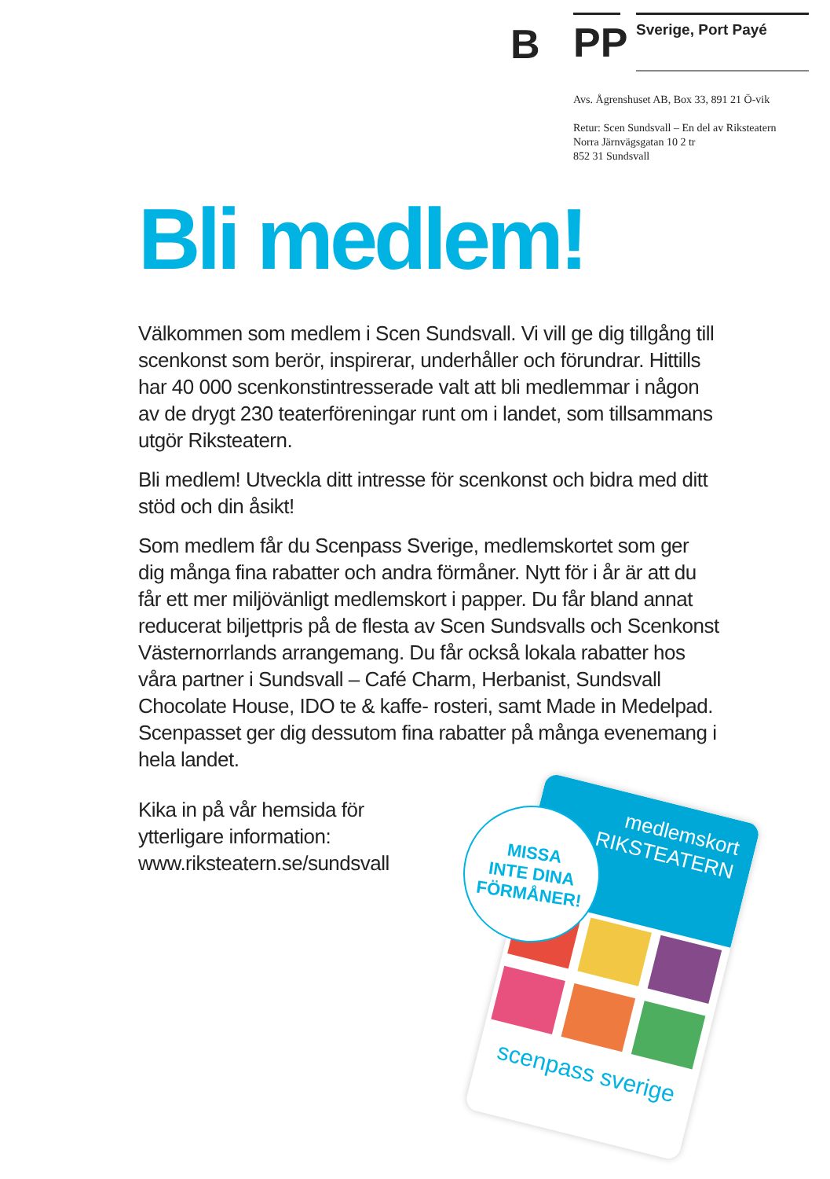B
PP
Sverige, Port Payé
Avs. Ågrenshuset AB, Box 33, 891 21 Ö-vik
Retur: Scen Sundsvall – En del av Riksteatern
Norra Järnvägsgatan 10 2 tr
852 31 Sundsvall
Bli medlem!
Välkommen som medlem i Scen Sundsvall. Vi vill ge dig tillgång till scenkonst som berör, inspirerar, underhåller och förundrar. Hittills har 40 000 scenkonstintresserade valt att bli medlemmar i någon av de drygt 230 teaterföreningar runt om i landet, som tillsammans utgör Riksteatern.
Bli medlem! Utveckla ditt intresse för scenkonst och bidra med ditt stöd och din åsikt!
Som medlem får du Scenpass Sverige, medlemskortet som ger dig många fina rabatter och andra förmåner. Nytt för i år är att du får ett mer miljövänligt medlemskort i papper. Du får bland annat reducerat biljettpris på de flesta av Scen Sundsvalls och Scenkonst Västernorrlands arrangemang. Du får också lokala rabatter hos våra partner i Sundsvall – Café Charm, Herbanist, Sundsvall Chocolate House, IDO te & kaffe- rosteri, samt Made in Medelpad. Scenpasset ger dig dessutom fina rabatter på många evenemang i hela landet.
Kika in på vår hemsida för ytterligare information: www.riksteatern.se/sundsvall
medlemskort
RIKSTEATERN
scenpass sverige
MISSA
INTE DINA
FÖRMÅNER!